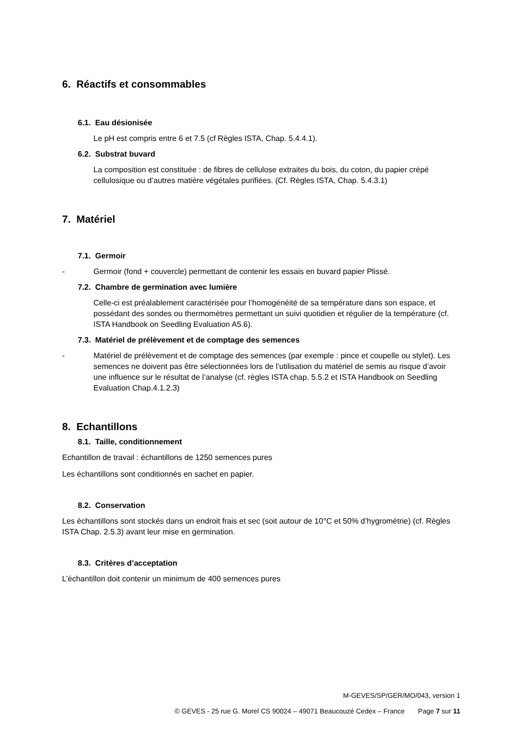6. Réactifs et consommables
6.1. Eau désionisée
Le pH est compris entre 6 et 7.5 (cf Règles ISTA, Chap. 5.4.4.1).
6.2. Substrat buvard
La composition est constituée : de fibres de cellulose extraites du bois, du coton, du papier crépé cellulosique ou d’autres matière végétales purifiées. (Cf. Règles ISTA, Chap. 5.4.3.1)
7. Matériel
7.1. Germoir
- Germoir (fond + couvercle) permettant de contenir les essais en buvard papier Plissé.
7.2. Chambre de germination avec lumière
Celle-ci est préalablement caractérisée pour l’homogénéité de sa température dans son espace, et possédant des sondes ou thermomètres permettant un suivi quotidien et régulier de la température (cf. ISTA Handbook on Seedling Evaluation A5.6).
7.3. Matériel de prélèvement et de comptage des semences
- Matériel de prélèvement et de comptage des semences (par exemple : pince et coupelle ou stylet). Les semences ne doivent pas être sélectionnées lors de l’utilisation du matériel de semis au risque d’avoir une influence sur le résultat de l’analyse (cf. règles ISTA chap. 5.5.2 et ISTA Handbook on Seedling Evaluation Chap.4.1.2.3)
8. Echantillons
8.1. Taille, conditionnement
Echantillon de travail : échantillons de 1250 semences pures
Les échantillons sont conditionnés en sachet en papier.
8.2. Conservation
Les échantillons sont stockés dans un endroit frais et sec (soit autour de 10°C et 50% d’hygrométrie) (cf. Règles ISTA Chap. 2.5.3) avant leur mise en germination.
8.3. Critères d’acceptation
L’échantillon doit contenir un minimum de 400 semences pures
M-GEVES/SP/GER/MO/043, version 1
© GEVES - 25 rue G. Morel CS 90024 – 49071 Beaucouzé Cedex – France Page 7 sur 11